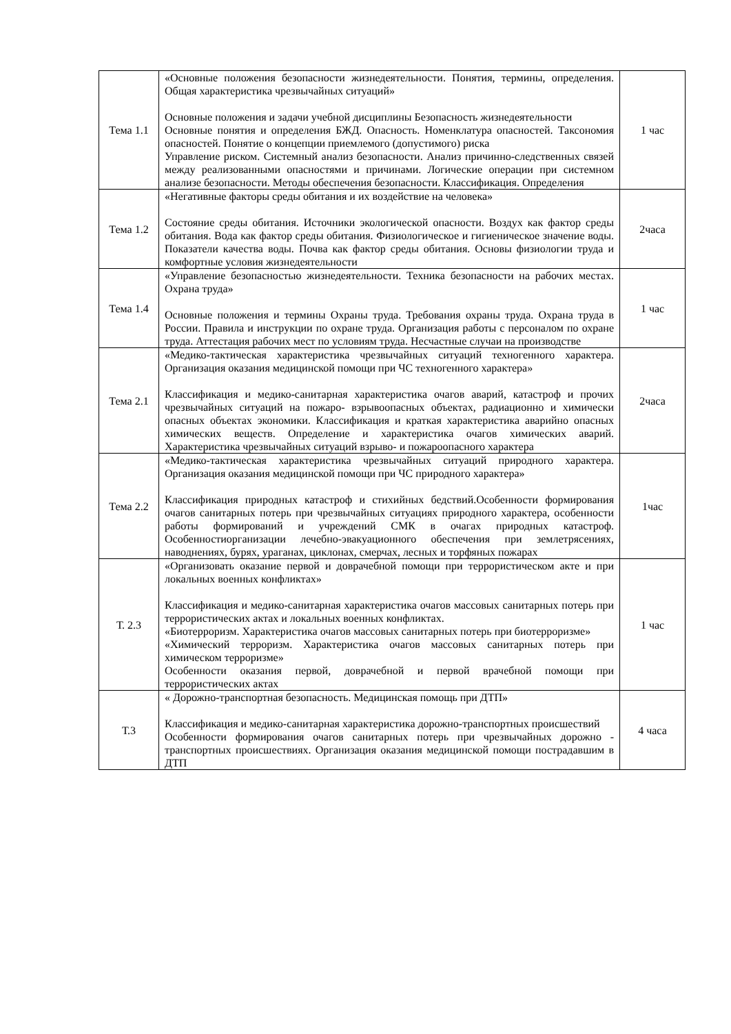| Тема 1.1 | «Основные положения безопасности жизнедеятельности. Понятия, термины, определения. Общая характеристика чрезвычайных ситуаций» Основные положения и задачи учебной дисциплины Безопасность жизнедеятельности Основные понятия и определения БЖД. Опасность. Номенклатура опасностей. Таксономия опасностей. Понятие о концепции приемлемого (допустимого) риска Управление риском. Системный анализ безопасности. Анализ причинно-следственных связей между реализованными опасностями и причинами. Логические операции при системном анализе безопасности. Методы обеспечения безопасности. Классификация. Определения | 1 час |
| Тема 1.2 | «Негативные факторы среды обитания и их воздействие на человека» Состояние среды обитания. Источники экологической опасности. Воздух как фактор среды обитания. Вода как фактор среды обитания. Физиологическое и гигиеническое значение воды. Показатели качества воды. Почва как фактор среды обитания. Основы физиологии труда и комфортные условия жизнедеятельности | 2часа |
| Тема 1.4 | «Управление безопасностью жизнедеятельности. Техника безопасности на рабочих местах. Охрана труда» Основные положения и термины Охраны труда. Требования охраны труда. Охрана труда в России. Правила и инструкции по охране труда. Организация работы с персоналом по охране труда. Аттестация рабочих мест по условиям труда. Несчастные случаи на производстве | 1 час |
| Тема 2.1 | «Медико-тактическая характеристика чрезвычайных ситуаций техногенного характера. Организация оказания медицинской помощи при ЧС техногенного характера» Классификация и медико-санитарная характеристика очагов аварий, катастроф и прочих чрезвычайных ситуаций на пожаро- взрывоопасных объектах, радиационно и химически опасных объектах экономики. Классификация и краткая характеристика аварийно опасных химических веществ. Определение и характеристика очагов химических аварий. Характеристика чрезвычайных ситуаций взрыво- и пожароопасного характера | 2часа |
| Тема 2.2 | «Медико-тактическая характеристика чрезвычайных ситуаций природного характера. Организация оказания медицинской помощи при ЧС природного характера» Классификация природных катастроф и стихийных бедствий.Особенности формирования очагов санитарных потерь при чрезвычайных ситуациях природного характера, особенности работы формирований и учреждений СМК в очагах природных катастроф. Особенностиорганизации лечебно-эвакуационного обеспечения при землетрясениях, наводнениях, бурях, ураганах, циклонах, смерчах, лесных и торфяных пожарах | 1час |
| Т. 2.3 | «Организовать оказание первой и доврачебной помощи при террористическом акте и при локальных военных конфликтах» Классификация и медико-санитарная характеристика очагов массовых санитарных потерь при террористических актах и локальных военных конфликтах. «Биотерроризм. Характеристика очагов массовых санитарных потерь при биотерроризме» «Химический терроризм. Характеристика очагов массовых санитарных потерь при химическом терроризме» Особенности оказания первой, доврачебной и первой врачебной помощи при террористических актах | 1 час |
| Т.3 | « Дорожно-транспортная безопасность. Медицинская помощь при ДТП» Классификация и медико-санитарная характеристика дорожно-транспортных происшествий Особенности формирования очагов санитарных потерь при чрезвычайных дорожно - транспортных происшествиях. Организация оказания медицинской помощи пострадавшим в ДТП | 4 часа |